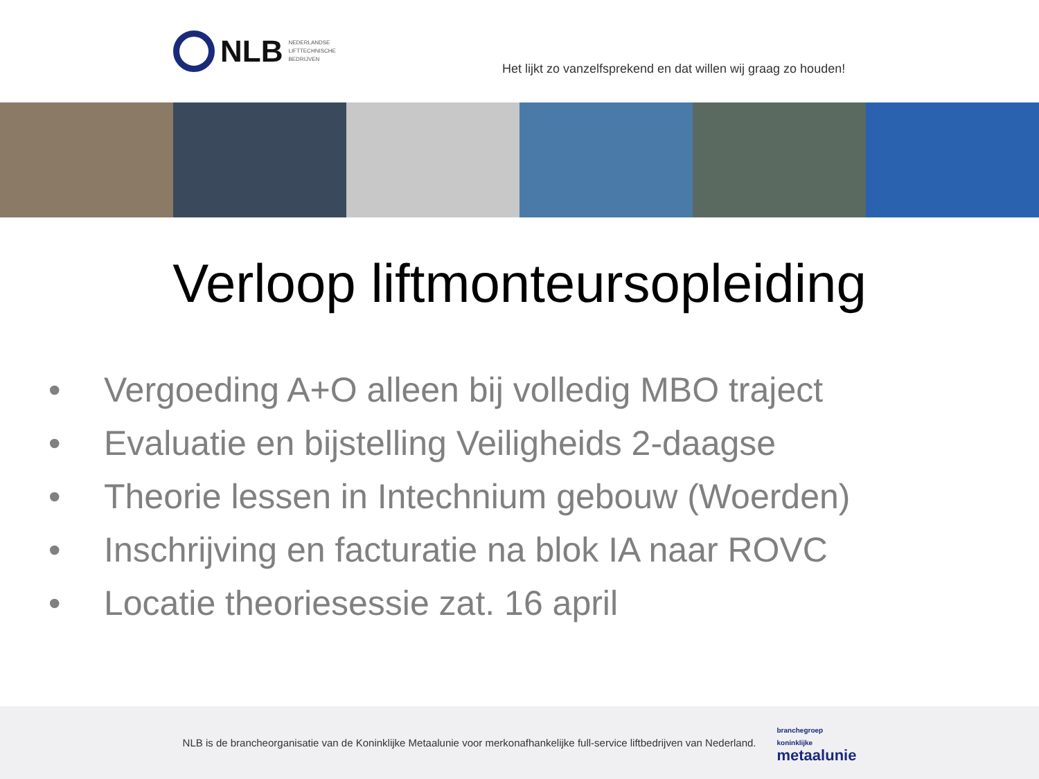NLB
NEDERLANDSE
LIFTTECHNISCHE
BEDRIJVEN
Het lijkt zo vanzelfsprekend en dat willen wij graag zo houden!
Verloop liftmonteursopleiding
• Vergoeding A+O alleen bij volledig MBO traject
• Evaluatie en bijstelling Veiligheids 2-daagse
• Theorie lessen in Intechnium gebouw (Woerden)
• Inschrijving en facturatie na blok IA naar ROVC
• Locatie theoriesessie zat. 16 april
NLB is de brancheorganisatie van de Koninklijke Metaalunie voor merkonafhankelijke full-service liftbedrijven van Nederland.
branchegroep
koninklijke
metaalunie